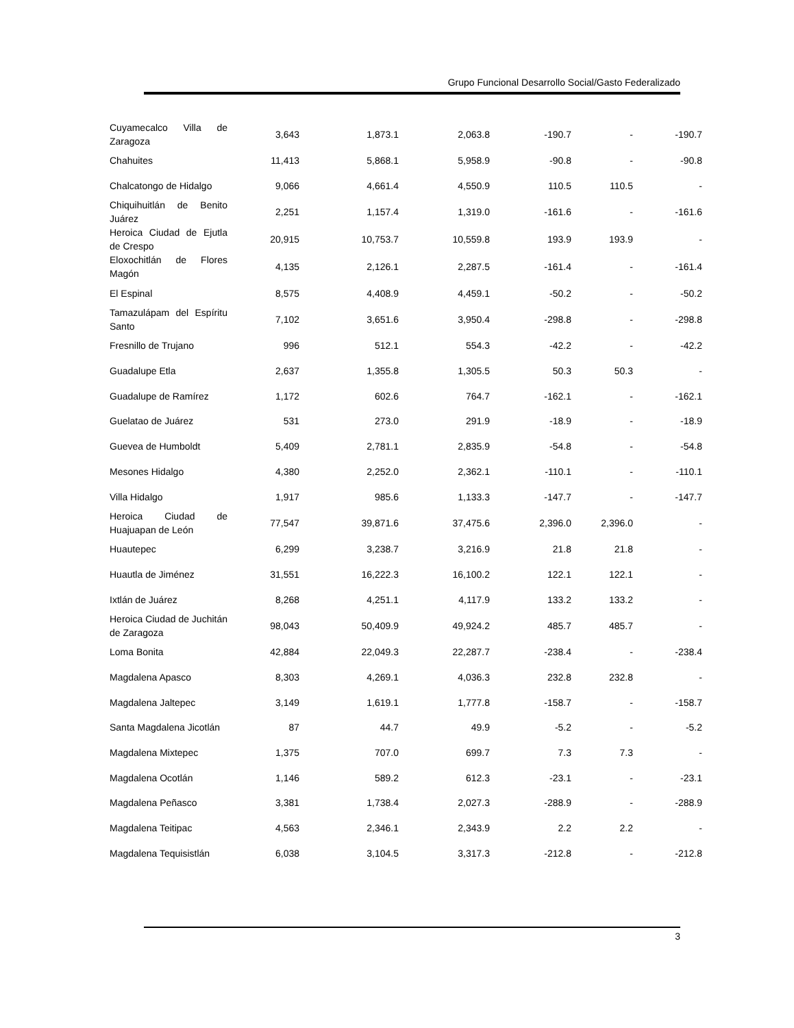Grupo Funcional Desarrollo Social/Gasto Federalizado
| Cuyamecalco Villa de Zaragoza | 3,643 | 1,873.1 | 2,063.8 | -190.7 | - | -190.7 |
| Chahuites | 11,413 | 5,868.1 | 5,958.9 | -90.8 | - | -90.8 |
| Chalcatongo de Hidalgo | 9,066 | 4,661.4 | 4,550.9 | 110.5 | 110.5 | - |
| Chiquihuitlán de Benito Juárez | 2,251 | 1,157.4 | 1,319.0 | -161.6 | - | -161.6 |
| Heroica Ciudad de Ejutla de Crespo | 20,915 | 10,753.7 | 10,559.8 | 193.9 | 193.9 | - |
| Eloxochitlán de Flores Magón | 4,135 | 2,126.1 | 2,287.5 | -161.4 | - | -161.4 |
| El Espinal | 8,575 | 4,408.9 | 4,459.1 | -50.2 | - | -50.2 |
| Tamazulápam del Espíritu Santo | 7,102 | 3,651.6 | 3,950.4 | -298.8 | - | -298.8 |
| Fresnillo de Trujano | 996 | 512.1 | 554.3 | -42.2 | - | -42.2 |
| Guadalupe Etla | 2,637 | 1,355.8 | 1,305.5 | 50.3 | 50.3 | - |
| Guadalupe de Ramírez | 1,172 | 602.6 | 764.7 | -162.1 | - | -162.1 |
| Guelatao de Juárez | 531 | 273.0 | 291.9 | -18.9 | - | -18.9 |
| Guevea de Humboldt | 5,409 | 2,781.1 | 2,835.9 | -54.8 | - | -54.8 |
| Mesones Hidalgo | 4,380 | 2,252.0 | 2,362.1 | -110.1 | - | -110.1 |
| Villa Hidalgo | 1,917 | 985.6 | 1,133.3 | -147.7 | - | -147.7 |
| Heroica Ciudad de Huajuapan de León | 77,547 | 39,871.6 | 37,475.6 | 2,396.0 | 2,396.0 | - |
| Huautepec | 6,299 | 3,238.7 | 3,216.9 | 21.8 | 21.8 | - |
| Huautla de Jiménez | 31,551 | 16,222.3 | 16,100.2 | 122.1 | 122.1 | - |
| Ixtlán de Juárez | 8,268 | 4,251.1 | 4,117.9 | 133.2 | 133.2 | - |
| Heroica Ciudad de Juchitán de Zaragoza | 98,043 | 50,409.9 | 49,924.2 | 485.7 | 485.7 | - |
| Loma Bonita | 42,884 | 22,049.3 | 22,287.7 | -238.4 | - | -238.4 |
| Magdalena Apasco | 8,303 | 4,269.1 | 4,036.3 | 232.8 | 232.8 | - |
| Magdalena Jaltepec | 3,149 | 1,619.1 | 1,777.8 | -158.7 | - | -158.7 |
| Santa Magdalena Jicotlán | 87 | 44.7 | 49.9 | -5.2 | - | -5.2 |
| Magdalena Mixtepec | 1,375 | 707.0 | 699.7 | 7.3 | 7.3 | - |
| Magdalena Ocotlán | 1,146 | 589.2 | 612.3 | -23.1 | - | -23.1 |
| Magdalena Peñasco | 3,381 | 1,738.4 | 2,027.3 | -288.9 | - | -288.9 |
| Magdalena Teitipac | 4,563 | 2,346.1 | 2,343.9 | 2.2 | 2.2 | - |
| Magdalena Tequisistlán | 6,038 | 3,104.5 | 3,317.3 | -212.8 | - | -212.8 |
3